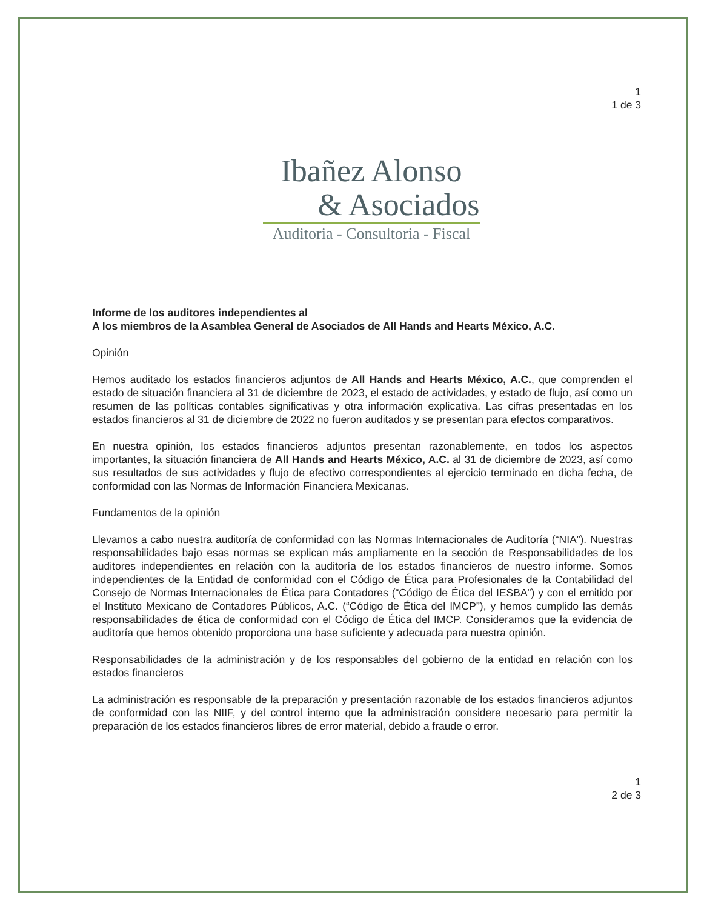1
1 de 3
Ibañez Alonso
& Asociados
Auditoria - Consultoria - Fiscal
Informe de los auditores independientes al
A los miembros de la Asamblea General de Asociados de All Hands and Hearts México, A.C.
Opinión
Hemos auditado los estados financieros adjuntos de All Hands and Hearts México, A.C., que comprenden el estado de situación financiera al 31 de diciembre de 2023, el estado de actividades, y estado de flujo, así como un resumen de las políticas contables significativas y otra información explicativa. Las cifras presentadas en los estados financieros al 31 de diciembre de 2022 no fueron auditados y se presentan para efectos comparativos.
En nuestra opinión, los estados financieros adjuntos presentan razonablemente, en todos los aspectos importantes, la situación financiera de All Hands and Hearts México, A.C. al 31 de diciembre de 2023, así como sus resultados de sus actividades y flujo de efectivo correspondientes al ejercicio terminado en dicha fecha, de conformidad con las Normas de Información Financiera Mexicanas.
Fundamentos de la opinión
Llevamos a cabo nuestra auditoría de conformidad con las Normas Internacionales de Auditoría (“NIA”). Nuestras responsabilidades bajo esas normas se explican más ampliamente en la sección de Responsabilidades de los auditores independientes en relación con la auditoría de los estados financieros de nuestro informe. Somos independientes de la Entidad de conformidad con el Código de Ética para Profesionales de la Contabilidad del Consejo de Normas Internacionales de Ética para Contadores (“Código de Ética del IESBA”) y con el emitido por el Instituto Mexicano de Contadores Públicos, A.C. (“Código de Ética del IMCP”), y hemos cumplido las demás responsabilidades de ética de conformidad con el Código de Ética del IMCP. Consideramos que la evidencia de auditoría que hemos obtenido proporciona una base suficiente y adecuada para nuestra opinión.
Responsabilidades de la administración y de los responsables del gobierno de la entidad en relación con los estados financieros
La administración es responsable de la preparación y presentación razonable de los estados financieros adjuntos de conformidad con las NIIF, y del control interno que la administración considere necesario para permitir la preparación de los estados financieros libres de error material, debido a fraude o error.
1
2 de 3